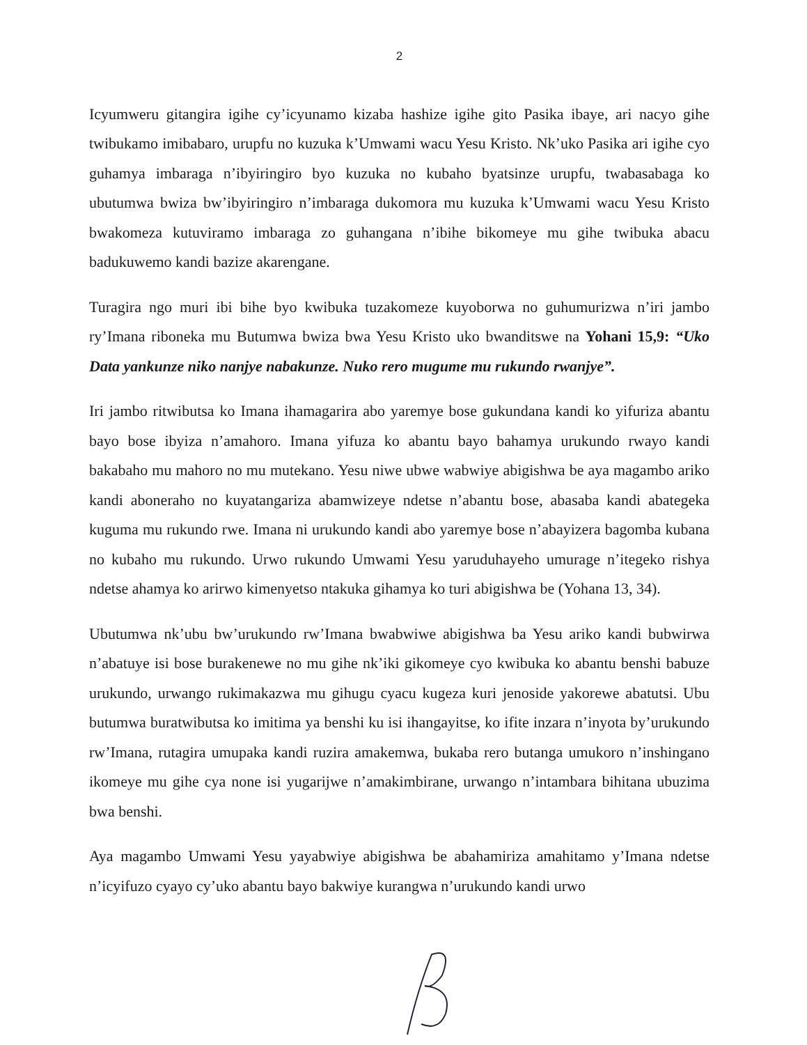2
Icyumweru gitangira igihe cy’icyunamo kizaba hashize igihe gito Pasika ibaye, ari nacyo gihe twibukamo imibabaro, urupfu no kuzuka k’Umwami wacu Yesu Kristo. Nk’uko Pasika ari igihe cyo guhamya imbaraga n’ibyiringiro byo kuzuka no kubaho byatsinze urupfu, twabasabaga ko ubutumwa bwiza bw’ibyiringiro n’imbaraga dukomora mu kuzuka k’Umwami wacu Yesu Kristo bwakomeza kutuviramo imbaraga zo guhangana n’ibihe bikomeye mu gihe twibuka abacu badukuwemo kandi bazize akarengane.
Turagira ngo muri ibi bihe byo kwibuka tuzakomeze kuyoborwa no guhumurizwa n’iri jambo ry’Imana riboneka mu Butumwa bwiza bwa Yesu Kristo uko bwanditswe na Yohani 15,9: “Uko Data yankunze niko nanjye nabakunze. Nuko rero mugume mu rukundo rwanjye”.
Iri jambo ritwibutsa ko Imana ihamagarira abo yaremye bose gukundana kandi ko yifuriza abantu bayo bose ibyiza n’amahoro. Imana yifuza ko abantu bayo bahamya urukundo rwayo kandi bakabaho mu mahoro no mu mutekano. Yesu niwe ubwe wabwiye abigishwa be aya magambo ariko kandi aboneraho no kuyatangariza abamwizeye ndetse n’abantu bose, abasaba kandi abategeka kuguma mu rukundo rwe. Imana ni urukundo kandi abo yaremye bose n’abayizera bagomba kubana no kubaho mu rukundo. Urwo rukundo Umwami Yesu yaruduhayeho umurage n’itegeko rishya ndetse ahamya ko arirwo kimenyetso ntakuka gihamya ko turi abigishwa be (Yohana 13, 34).
Ubutumwa nk’ubu bw’urukundo rw’Imana bwabwiwe abigishwa ba Yesu ariko kandi bubwirwa n’abatuye isi bose burakenewe no mu gihe nk’iki gikomeye cyo kwibuka ko abantu benshi babuze urukundo, urwango rukimakazwa mu gihugu cyacu kugeza kuri jenoside yakorewe abatutsi. Ubu butumwa buratwibutsa ko imitima ya benshi ku isi ihangayitse, ko ifite inzara n’inyota by’urukundo rw’Imana, rutagira umupaka kandi ruzira amakemwa, bukaba rero butanga umukoro n’inshingano ikomeye mu gihe cya none isi yugarijwe n’amakimbirane, urwango n’intambara bihitana ubuzima bwa benshi.
Aya magambo Umwami Yesu yayabwiye abigishwa be abahamiriza amahitamo y’Imana ndetse n’icyifuzo cyayo cy’uko abantu bayo bakwiye kurangwa n’urukundo kandi urwo